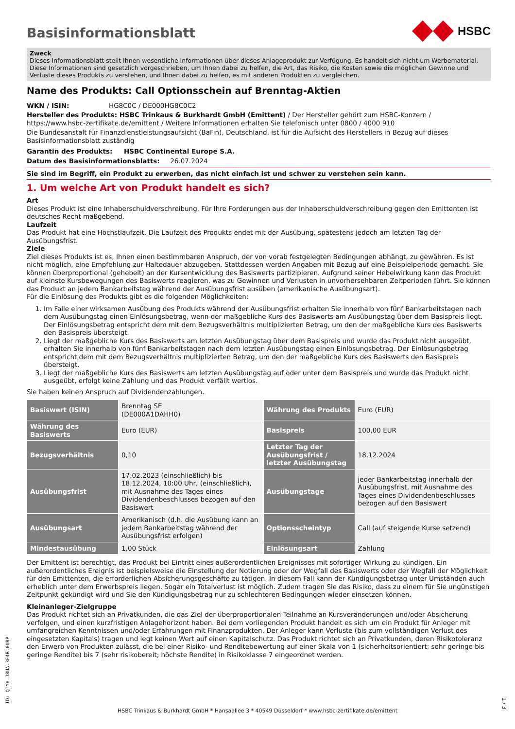HSBC
Basisinformationsblatt
Zweck
Dieses Informationsblatt stellt Ihnen wesentliche Informationen über dieses Anlageprodukt zur Verfügung. Es handelt sich nicht um Werbematerial. Diese Informationen sind gesetzlich vorgeschrieben, um Ihnen dabei zu helfen, die Art, das Risiko, die Kosten sowie die möglichen Gewinne und Verluste dieses Produkts zu verstehen, und Ihnen dabei zu helfen, es mit anderen Produkten zu vergleichen.
Name des Produkts: Call Optionsschein auf Brenntag-Aktien
WKN / ISIN: HG8C0C / DE000HG8C0C2
Hersteller des Produkts: HSBC Trinkaus & Burkhardt GmbH (Emittent) / Der Hersteller gehört zum HSBC-Konzern / https://www.hsbc-zertifikate.de/emittent / Weitere Informationen erhalten Sie telefonisch unter 0800 / 4000 910
Die Bundesanstalt für Finanzdienstleistungsaufsicht (BaFin), Deutschland, ist für die Aufsicht des Herstellers in Bezug auf dieses Basisinformationsblatt zuständig
Garantin des Produkts: HSBC Continental Europe S.A.
Datum des Basisinformationsblatts: 26.07.2024
Sie sind im Begriff, ein Produkt zu erwerben, das nicht einfach ist und schwer zu verstehen sein kann.
1. Um welche Art von Produkt handelt es sich?
Art
Dieses Produkt ist eine Inhaberschuldverschreibung. Für Ihre Forderungen aus der Inhaberschuldverschreibung gegen den Emittenten ist deutsches Recht maßgebend.
Laufzeit
Das Produkt hat eine Höchstlaufzeit. Die Laufzeit des Produkts endet mit der Ausübung, spätestens jedoch am letzten Tag der Ausübungsfrist.
Ziele
Ziel dieses Produkts ist es, Ihnen einen bestimmbaren Anspruch, der von vorab festgelegten Bedingungen abhängt, zu gewähren. Es ist nicht möglich, eine Empfehlung zur Haltedauer abzugeben. Stattdessen werden Angaben mit Bezug auf eine Beispielperiode gemacht. Sie können überproportional (gehebelt) an der Kursentwicklung des Basiswerts partizipieren. Aufgrund seiner Hebelwirkung kann das Produkt auf kleinste Kursbewegungen des Basiswerts reagieren, was zu Gewinnen und Verlusten in unvorhersehbaren Zeitperioden führt. Sie können das Produkt an jedem Bankarbeitstag während der Ausübungsfrist ausüben (amerikanische Ausübungsart).
Für die Einlösung des Produkts gibt es die folgenden Möglichkeiten:
1. Im Falle einer wirksamen Ausübung des Produkts während der Ausübungsfrist erhalten Sie innerhalb von fünf Bankarbeitstagen nach dem Ausübungstag einen Einlösungsbetrag, wenn der maßgebliche Kurs des Basiswerts am Ausübungstag über dem Basispreis liegt. Der Einlösungsbetrag entspricht dem mit dem Bezugsverhältnis multiplizierten Betrag, um den der maßgebliche Kurs des Basiswerts den Basispreis übersteigt.
2. Liegt der maßgebliche Kurs des Basiswerts am letzten Ausübungstag über dem Basispreis und wurde das Produkt nicht ausgeübt, erhalten Sie innerhalb von fünf Bankarbeitstagen nach dem letzten Ausübungstag einen Einlösungsbetrag. Der Einlösungsbetrag entspricht dem mit dem Bezugsverhältnis multiplizierten Betrag, um den der maßgebliche Kurs des Basiswerts den Basispreis übersteigt.
3. Liegt der maßgebliche Kurs des Basiswerts am letzten Ausübungstag auf oder unter dem Basispreis und wurde das Produkt nicht ausgeübt, erfolgt keine Zahlung und das Produkt verfällt wertlos.
Sie haben keinen Anspruch auf Dividendenzahlungen.
| Basiswert (ISIN) | Brenntag SE (DE000A1DAHH0) | Währung des Produkts | Euro (EUR) |
| Währung des Basiswerts | Euro (EUR) | Basispreis | 100,00 EUR |
| Bezugsverhältnis | 0,10 | Letzter Tag der Ausübungsfrist / letzter Ausübungstag | 18.12.2024 |
| Ausübungsfrist | 17.02.2023 (einschließlich) bis 18.12.2024, 10:00 Uhr, (einschließlich), mit Ausnahme des Tages eines Dividendenbeschlusses bezogen auf den Basiswert | Ausübungstage | jeder Bankarbeitstag innerhalb der Ausübungsfrist, mit Ausnahme des Tages eines Dividendenbeschlusses bezogen auf den Basiswert |
| Ausübungsart | Amerikanisch (d.h. die Ausübung kann an jedem Bankarbeitstag während der Ausübungsfrist erfolgen) | Optionsscheintyp | Call (auf steigende Kurse setzend) |
| Mindestausübung | 1,00 Stück | Einlösungsart | Zahlung |
Der Emittent ist berechtigt, das Produkt bei Eintritt eines außerordentlichen Ereignisses mit sofortiger Wirkung zu kündigen. Ein außerordentliches Ereignis ist beispielsweise die Einstellung der Notierung oder der Wegfall des Basiswerts oder der Wegfall der Möglichkeit für den Emittenten, die erforderlichen Absicherungsgeschäfte zu tätigen. In diesem Fall kann der Kündigungsbetrag unter Umständen auch erheblich unter dem Erwerbspreis liegen. Sogar ein Totalverlust ist möglich. Zudem tragen Sie das Risiko, dass zu einem für Sie ungünstigen Zeitpunkt gekündigt wird und Sie den Kündigungsbetrag nur zu schlechteren Bedingungen wieder einsetzen können.
Kleinanleger-Zielgruppe
Das Produkt richtet sich an Privatkunden, die das Ziel der überproportionalen Teilnahme an Kursveränderungen und/oder Absicherung verfolgen, und einen kurzfristigen Anlagehorizont haben. Bei dem vorliegenden Produkt handelt es sich um ein Produkt für Anleger mit umfangreichen Kenntnissen und/oder Erfahrungen mit Finanzprodukten. Der Anleger kann Verluste (bis zum vollständigen Verlust des eingesetzten Kapitals) tragen und legt keinen Wert auf einen Kapitalschutz. Das Produkt richtet sich an Privatkunden, deren Risikotoleranz den Erwerb von Produkten zulässt, die bei einer Risiko- und Renditebewertung auf einer Skala von 1 (sicherheitsorientiert; sehr geringe bis geringe Rendite) bis 7 (sehr risikobereit; höchste Rendite) in Risikoklasse 7 eingeordnet werden.
ID: QTYH.J8UA.3E4R.0UBP
HSBC Trinkaus & Burkhardt GmbH * Hansaallee 3 * 40549 Düsseldorf * www.hsbc-zertifikate.de/emittent
1 / 3